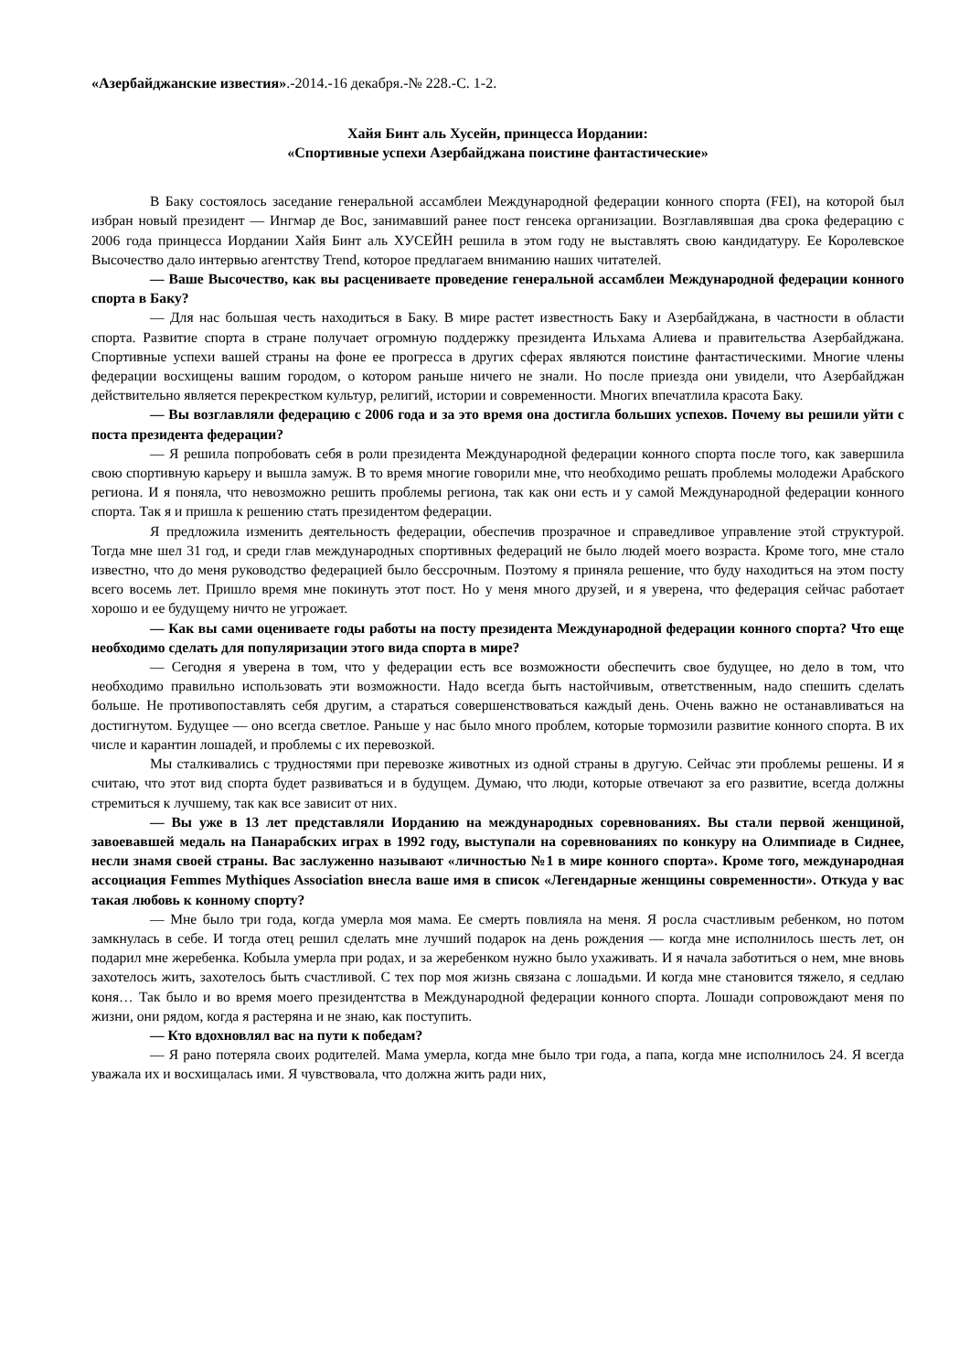«Азербайджанские известия».-2014.-16 декабря.-№ 228.-С. 1-2.
Хайя Бинт аль Хусейн, принцесса Иордании:
«Спортивные успехи Азербайджана поистине фантастические»
В Баку состоялось заседание генеральной ассамблеи Международной федерации конного спорта (FEI), на которой был избран новый президент — Ингмар де Вос, занимавший ранее пост генсека организации. Возглавлявшая два срока федерацию с 2006 года принцесса Иордании Хайя Бинт аль ХУСЕЙН решила в этом году не выставлять свою кандидатуру. Ее Королевское Высочество дало интервью агентству Trend, которое предлагаем вниманию наших читателей.
— Ваше Высочество, как вы расцениваете проведение генеральной ассамблеи Международной федерации конного спорта в Баку?
— Для нас большая честь находиться в Баку. В мире растет известность Баку и Азербайджана, в частности в области спорта. Развитие спорта в стране получает огромную поддержку президента Ильхама Алиева и правительства Азербайджана. Спортивные успехи вашей страны на фоне ее прогресса в других сферах являются поистине фантастическими. Многие члены федерации восхищены вашим городом, о котором раньше ничего не знали. Но после приезда они увидели, что Азербайджан действительно является перекрестком культур, религий, истории и современности. Многих впечатлила красота Баку.
— Вы возглавляли федерацию с 2006 года и за это время она достигла больших успехов. Почему вы решили уйти с поста президента федерации?
— Я решила попробовать себя в роли президента Международной федерации конного спорта после того, как завершила свою спортивную карьеру и вышла замуж. В то время многие говорили мне, что необходимо решать проблемы молодежи Арабского региона. И я поняла, что невозможно решить проблемы региона, так как они есть и у самой Международной федерации конного спорта. Так я и пришла к решению стать президентом федерации.
Я предложила изменить деятельность федерации, обеспечив прозрачное и справедливое управление этой структурой. Тогда мне шел 31 год, и среди глав международных спортивных федераций не было людей моего возраста. Кроме того, мне стало известно, что до меня руководство федерацией было бессрочным. Поэтому я приняла решение, что буду находиться на этом посту всего восемь лет. Пришло время мне покинуть этот пост. Но у меня много друзей, и я уверена, что федерация сейчас работает хорошо и ее будущему ничто не угрожает.
— Как вы сами оцениваете годы работы на посту президента Международной федерации конного спорта? Что еще необходимо сделать для популяризации этого вида спорта в мире?
— Сегодня я уверена в том, что у федерации есть все возможности обеспечить свое будущее, но дело в том, что необходимо правильно использовать эти возможности. Надо всегда быть настойчивым, ответственным, надо спешить сделать больше. Не противопоставлять себя другим, а стараться совершенствоваться каждый день. Очень важно не останавливаться на достигнутом. Будущее — оно всегда светлое. Раньше у нас было много проблем, которые тормозили развитие конного спорта. В их числе и карантин лошадей, и проблемы с их перевозкой.
Мы сталкивались с трудностями при перевозке животных из одной страны в другую. Сейчас эти проблемы решены. И я считаю, что этот вид спорта будет развиваться и в будущем. Думаю, что люди, которые отвечают за его развитие, всегда должны стремиться к лучшему, так как все зависит от них.
— Вы уже в 13 лет представляли Иорданию на международных соревнованиях. Вы стали первой женщиной, завоевавшей медаль на Панарабских играх в 1992 году, выступали на соревнованиях по конкуру на Олимпиаде в Сиднее, несли знамя своей страны. Вас заслуженно называют «личностью №1 в мире конного спорта». Кроме того, международная ассоциация Femmes Mythiques Association внесла ваше имя в список «Легендарные женщины современности». Откуда у вас такая любовь к конному спорту?
— Мне было три года, когда умерла моя мама. Ее смерть повлияла на меня. Я росла счастливым ребенком, но потом замкнулась в себе. И тогда отец решил сделать мне лучший подарок на день рождения — когда мне исполнилось шесть лет, он подарил мне жеребенка. Кобыла умерла при родах, и за жеребенком нужно было ухаживать. И я начала заботиться о нем, мне вновь захотелось жить, захотелось быть счастливой. С тех пор моя жизнь связана с лошадьми. И когда мне становится тяжело, я седлаю коня… Так было и во время моего президентства в Международной федерации конного спорта. Лошади сопровождают меня по жизни, они рядом, когда я растеряна и не знаю, как поступить.
— Кто вдохновлял вас на пути к победам?
— Я рано потеряла своих родителей. Мама умерла, когда мне было три года, а папа, когда мне исполнилось 24. Я всегда уважала их и восхищалась ими. Я чувствовала, что должна жить ради них,